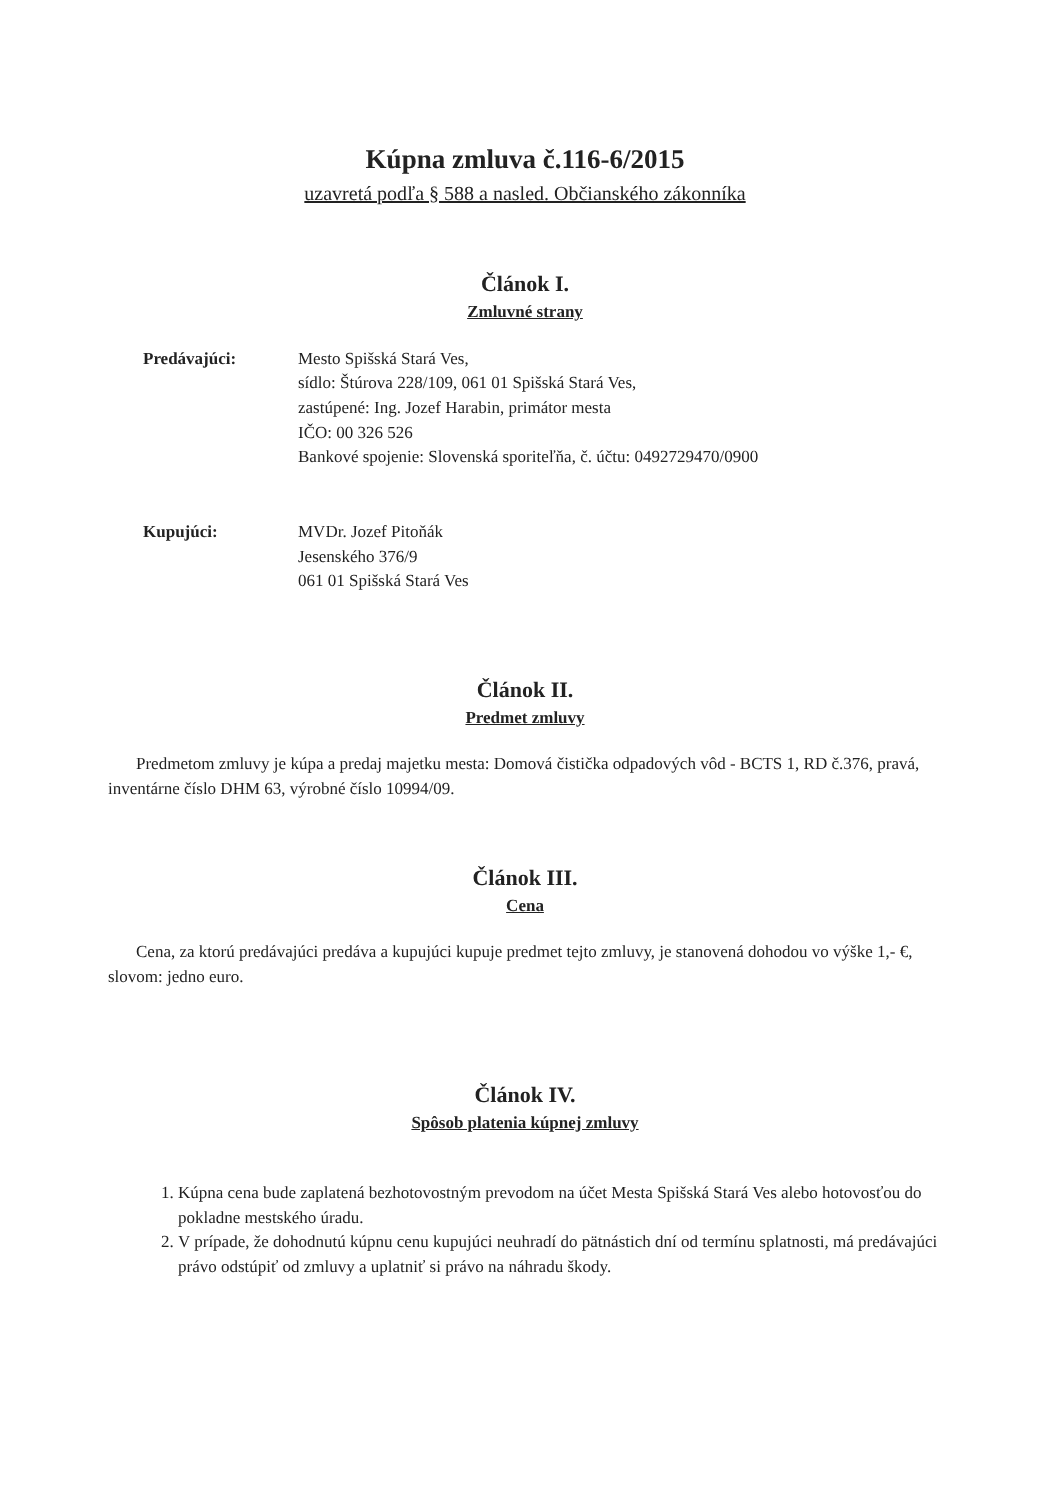Kúpna zmluva č.116-6/2015
uzavretá podľa § 588 a nasled. Občianského zákonníka
Článok I.
Zmluvné strany
Predávajúci: Mesto Spišská Stará Ves,
sídlo: Štúrova 228/109, 061 01 Spišská Stará Ves,
zastúpené: Ing. Jozef Harabin, primátor mesta
IČO: 00 326 526
Bankové spojenie: Slovenská sporiteľňa, č. účtu: 0492729470/0900
Kupujúci: MVDr. Jozef Pitoňák
Jesenského 376/9
061 01 Spišská Stará Ves
Článok II.
Predmet zmluvy
Predmetom zmluvy je kúpa a predaj majetku mesta: Domová čistička odpadových vôd - BCTS 1, RD č.376, pravá, inventárne číslo DHM 63, výrobné číslo 10994/09.
Článok III.
Cena
Cena, za ktorú predávajúci predáva a kupujúci kupuje predmet tejto zmluvy, je stanovená dohodou vo výške 1,- €, slovom: jedno euro.
Článok IV.
Spôsob platenia kúpnej zmluvy
1. Kúpna cena bude zaplatená bezhotovostným prevodom na účet Mesta Spišská Stará Ves alebo hotovosťou do pokladne mestského úradu.
2. V prípade, že dohodnutú kúpnu cenu kupujúci neuhradí do pätnástich dní od termínu splatnosti, má predávajúci právo odstúpiť od zmluvy a uplatniť si právo na náhradu škody.